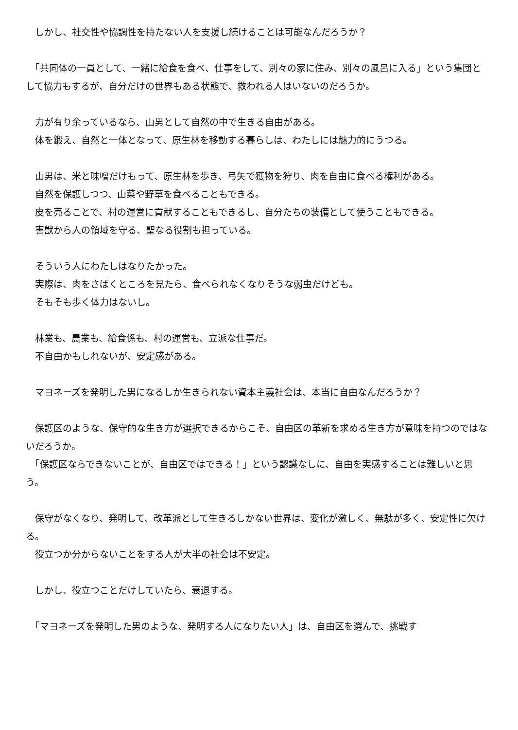しかし、社交性や協調性を持たない人を支援し続けることは可能なんだろうか？
　「共同体の一員として、一緒に給食を食べ、仕事をして、別々の家に住み、別々の風呂に入る」という集団として協力もするが、自分だけの世界もある状態で、救われる人はいないのだろうか。
　力が有り余っているなら、山男として自然の中で生きる自由がある。
　体を鍛え、自然と一体となって、原生林を移動する暮らしは、わたしには魅力的にうつる。
　山男は、米と味噌だけもって、原生林を歩き、弓矢で獲物を狩り、肉を自由に食べる権利がある。
　自然を保護しつつ、山菜や野草を食べることもできる。
　皮を売ることで、村の運営に貢献することもできるし、自分たちの装備として使うこともできる。
　害獣から人の領域を守る、聖なる役割も担っている。
　そういう人にわたしはなりたかった。
　実際は、肉をさばくところを見たら、食べられなくなりそうな弱虫だけども。
　そもそも歩く体力はないし。
　林業も、農業も、給食係も、村の運営も、立派な仕事だ。
　不自由かもしれないが、安定感がある。
　マヨネーズを発明した男になるしか生きられない資本主義社会は、本当に自由なんだろうか？
　保護区のような、保守的な生き方が選択できるからこそ、自由区の革新を求める生き方が意味を持つのではないだろうか。
　「保護区ならできないことが、自由区ではできる！」という認識なしに、自由を実感することは難しいと思う。
　保守がなくなり、発明して、改革派として生きるしかない世界は、変化が激しく、無駄が多く、安定性に欠ける。
　役立つか分からないことをする人が大半の社会は不安定。
　しかし、役立つことだけしていたら、衰退する。
　「マヨネーズを発明した男のような、発明する人になりたい人」は、自由区を選んで、挑戦す